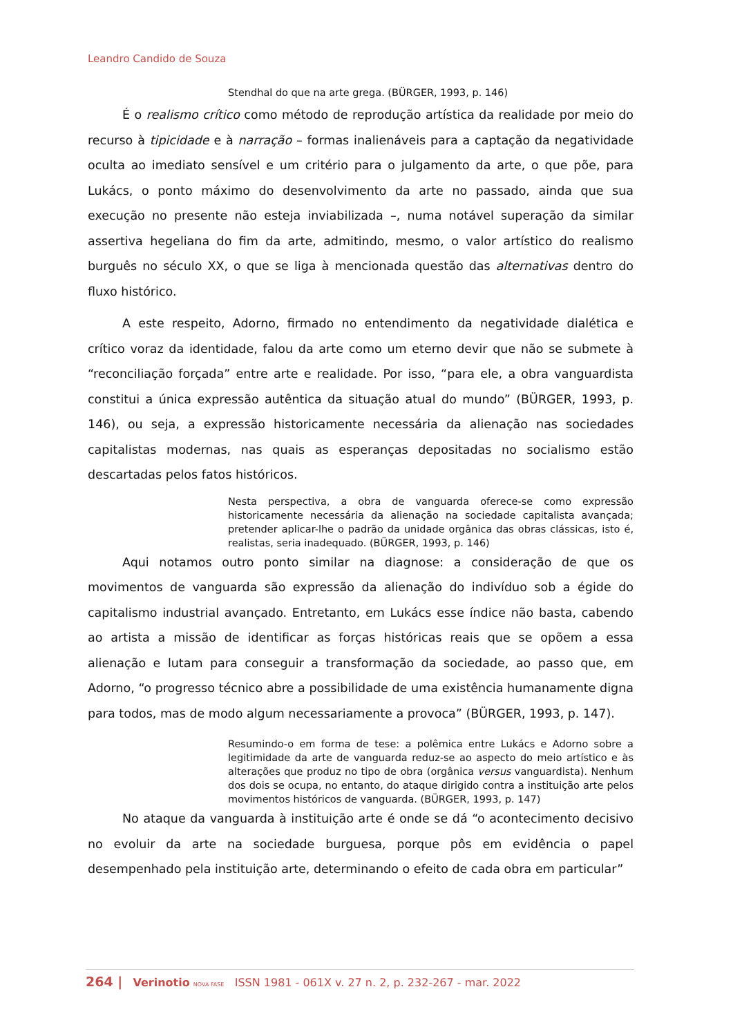Leandro Candido de Souza
Stendhal do que na arte grega. (BÜRGER, 1993, p. 146)
É o realismo crítico como método de reprodução artística da realidade por meio do recurso à tipicidade e à narração – formas inalienáveis para a captação da negatividade oculta ao imediato sensível e um critério para o julgamento da arte, o que põe, para Lukács, o ponto máximo do desenvolvimento da arte no passado, ainda que sua execução no presente não esteja inviabilizada –, numa notável superação da similar assertiva hegeliana do fim da arte, admitindo, mesmo, o valor artístico do realismo burguês no século XX, o que se liga à mencionada questão das alternativas dentro do fluxo histórico.
A este respeito, Adorno, firmado no entendimento da negatividade dialética e crítico voraz da identidade, falou da arte como um eterno devir que não se submete à “reconciliação forçada” entre arte e realidade. Por isso, “para ele, a obra vanguardista constitui a única expressão autêntica da situação atual do mundo” (BÜRGER, 1993, p. 146), ou seja, a expressão historicamente necessária da alienação nas sociedades capitalistas modernas, nas quais as esperanças depositadas no socialismo estão descartadas pelos fatos históricos.
Nesta perspectiva, a obra de vanguarda oferece-se como expressão historicamente necessária da alienação na sociedade capitalista avançada; pretender aplicar-lhe o padrão da unidade orgânica das obras clássicas, isto é, realistas, seria inadequado. (BÜRGER, 1993, p. 146)
Aqui notamos outro ponto similar na diagnose: a consideração de que os movimentos de vanguarda são expressão da alienação do indivíduo sob a égide do capitalismo industrial avançado. Entretanto, em Lukács esse índice não basta, cabendo ao artista a missão de identificar as forças históricas reais que se opõem a essa alienação e lutam para conseguir a transformação da sociedade, ao passo que, em Adorno, “o progresso técnico abre a possibilidade de uma existência humanamente digna para todos, mas de modo algum necessariamente a provoca” (BÜRGER, 1993, p. 147).
Resumindo-o em forma de tese: a polêmica entre Lukács e Adorno sobre a legitimidade da arte de vanguarda reduz-se ao aspecto do meio artístico e às alterações que produz no tipo de obra (orgânica versus vanguardista). Nenhum dos dois se ocupa, no entanto, do ataque dirigido contra a instituição arte pelos movimentos históricos de vanguarda. (BÜRGER, 1993, p. 147)
No ataque da vanguarda à instituição arte é onde se dá “o acontecimento decisivo no evoluir da arte na sociedade burguesa, porque pôs em evidência o papel desempenhado pela instituição arte, determinando o efeito de cada obra em particular”
264 | Verinotio NOVA FASE ISSN 1981 - 061X v. 27 n. 2, p. 232-267 - mar. 2022